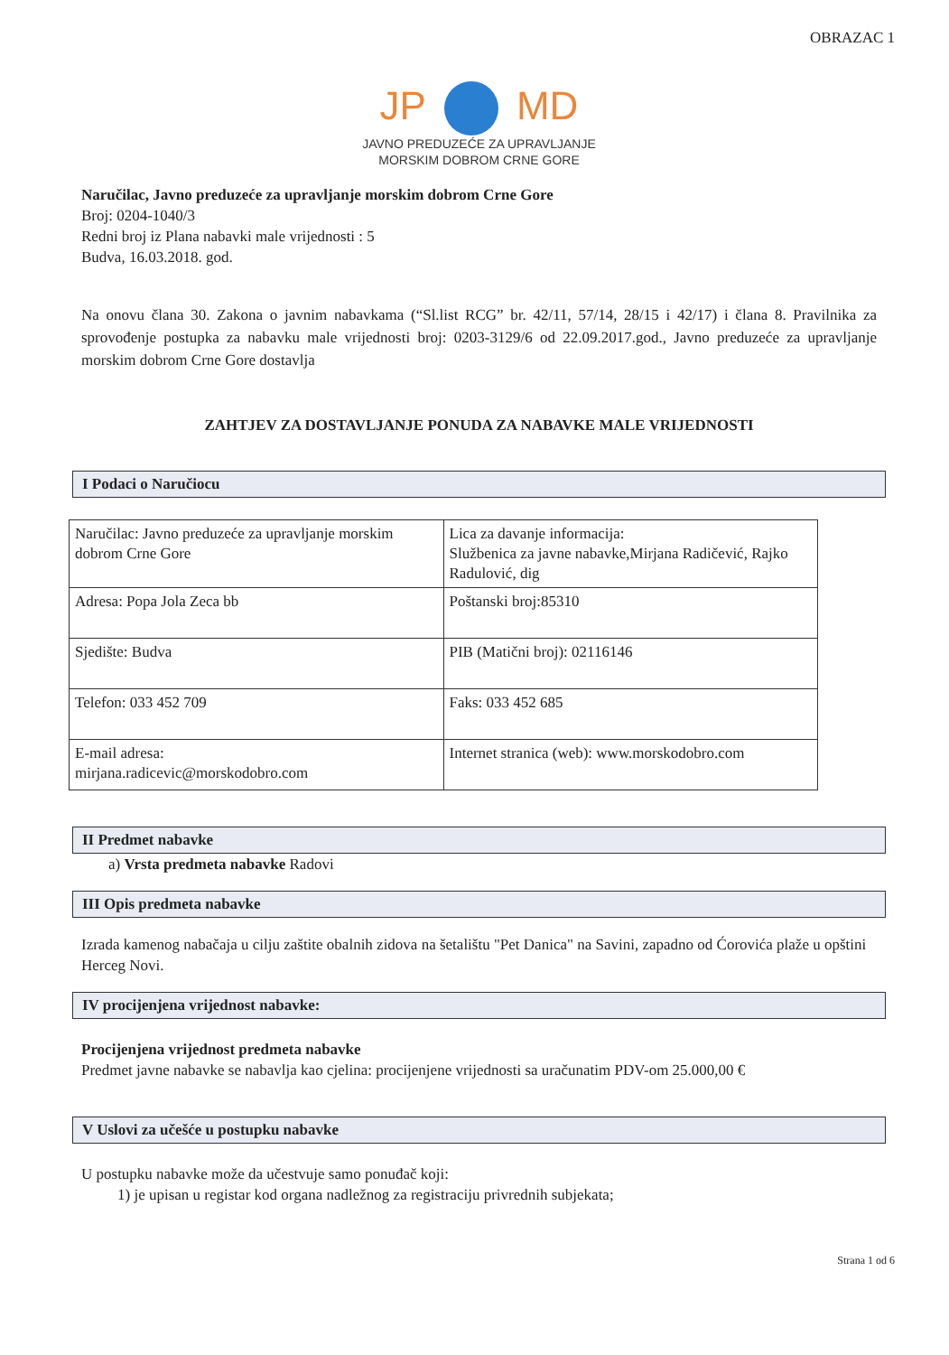OBRAZAC 1
JP MD
JAVNO PREDUZEĆE ZA UPRAVLJANJE
MORSKIM DOBROM CRNE GORE
Naručilac, Javno preduzeće za upravljanje morskim dobrom Crne Gore
Broj: 0204-1040/3
Redni broj iz Plana nabavki male vrijednosti : 5
Budva, 16.03.2018. god.
Na onovu člana 30. Zakona o javnim nabavkama (“Sl.list RCG” br. 42/11, 57/14, 28/15 i 42/17) i člana 8. Pravilnika za sprovođenje postupka za nabavku male vrijednosti broj: 0203-3129/6 od 22.09.2017.god., Javno preduzeće za upravljanje morskim dobrom Crne Gore dostavlja
ZAHTJEV ZA DOSTAVLJANJE PONUDA ZA NABAVKE MALE VRIJEDNOSTI
I Podaci o Naručiocu
| Naručilac: Javno preduzeće za upravljanje morskim dobrom Crne Gore | Lica za davanje informacija: Službenica za javne nabavke,Mirjana Radičević, Rajko Radulović, dig |
| Adresa: Popa Jola Zeca bb | Poštanski broj:85310 |
| Sjedište: Budva | PIB (Matični broj): 02116146 |
| Telefon: 033 452 709 | Faks: 033 452 685 |
| E-mail adresa: mirjana.radicevic@morskodobro.com | Internet stranica (web): www.morskodobro.com |
II Predmet nabavke
a) Vrsta predmeta nabavke Radovi
III Opis predmeta nabavke
Izrada kamenog nabačaja u cilju zaštite obalnih zidova na šetalištu "Pet Danica" na Savini, zapadno od Ćorovića plaže u opštini Herceg Novi.
IV procijenjena vrijednost nabavke:
Procijenjena vrijednost predmeta nabavke
Predmet javne nabavke se nabavlja kao cjelina: procijenjene vrijednosti sa uračunatim PDV-om 25.000,00 €
V Uslovi za učešće u postupku nabavke
U postupku nabavke može da učestvuje samo ponuđač koji:
1) je upisan u registar kod organa nadležnog za registraciju privrednih subjekata;
Strana 1 od 6